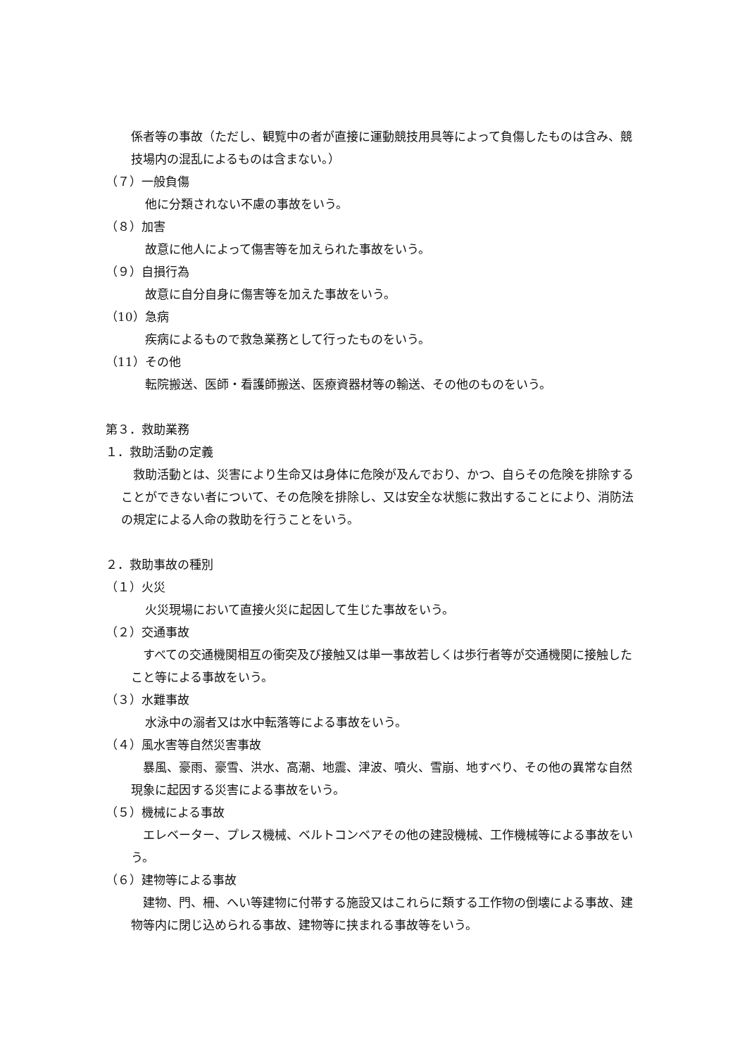係者等の事故（ただし、観覧中の者が直接に運動競技用具等によって負傷したものは含み、競技場内の混乱によるものは含まない。）
（７）一般負傷
他に分類されない不慮の事故をいう。
（８）加害
故意に他人によって傷害等を加えられた事故をいう。
（９）自損行為
故意に自分自身に傷害等を加えた事故をいう。
（10）急病
疾病によるもので救急業務として行ったものをいう。
（11）その他
転院搬送、医師・看護師搬送、医療資器材等の輸送、その他のものをいう。
第３．救助業務
１．救助活動の定義
　救助活動とは、災害により生命又は身体に危険が及んでおり、かつ、自らその危険を排除することができない者について、その危険を排除し、又は安全な状態に救出することにより、消防法の規定による人命の救助を行うことをいう。
２．救助事故の種別
（１）火災
火災現場において直接火災に起因して生じた事故をいう。
（２）交通事故
　すべての交通機関相互の衝突及び接触又は単一事故若しくは歩行者等が交通機関に接触したこと等による事故をいう。
（３）水難事故
水泳中の溺者又は水中転落等による事故をいう。
（４）風水害等自然災害事故
　暴風、豪雨、豪雪、洪水、高潮、地震、津波、噴火、雪崩、地すべり、その他の異常な自然現象に起因する災害による事故をいう。
（５）機械による事故
　エレベーター、プレス機械、ベルトコンベアその他の建設機械、工作機械等による事故をいう。
（６）建物等による事故
　建物、門、柵、へい等建物に付帯する施設又はこれらに類する工作物の倒壊による事故、建物等内に閉じ込められる事故、建物等に挟まれる事故等をいう。